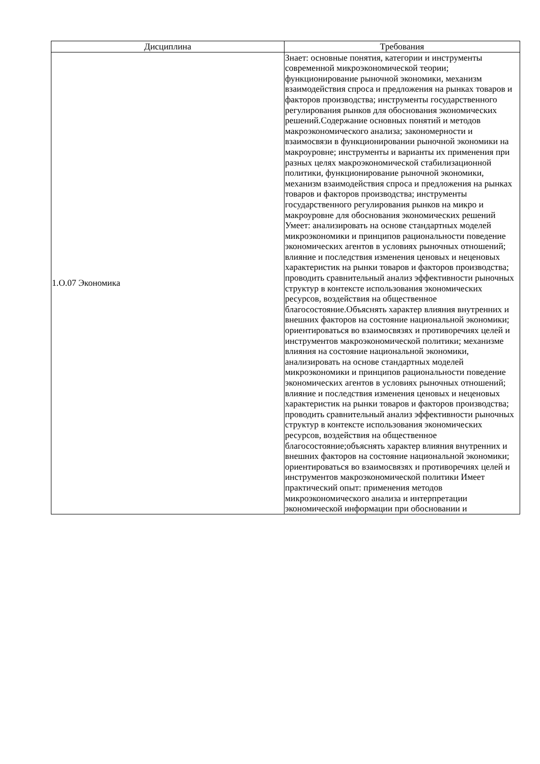| Дисциплина | Требования |
| --- | --- |
| 1.О.07 Экономика | Знает: основные понятия, категории и инструменты современной микроэкономической теории; функционирование рыночной экономики, механизм взаимодействия спроса и предложения на рынках товаров и факторов производства; инструменты государственного регулирования рынков для обоснования экономических решений.Содержание основных понятий и методов макроэкономического анализа; закономерности и взаимосвязи в функционировании рыночной экономики на макроуровне; инструменты и варианты их применения при разных целях макроэкономической стабилизационной политики, функционирование рыночной экономики, механизм взаимодействия спроса и предложения на рынках товаров и факторов производства; инструменты государственного регулирования рынков на микро и макроуровне для обоснования экономических решений Умеет: анализировать на основе стандартных моделей микроэкономики и принципов рациональности поведение экономических агентов в условиях рыночных отношений; влияние и последствия изменения ценовых и неценовых характеристик на рынки товаров и факторов производства; проводить сравнительный анализ эффективности рыночных структур в контексте использования экономических ресурсов, воздействия на общественное благосостояние.Объяснять характер влияния внутренних и внешних факторов на состояние национальной экономики; ориентироваться во взаимосвязях и противоречиях целей и инструментов макроэкономической политики; механизме влияния на состояние национальной экономики, анализировать на основе стандартных моделей микроэкономики и принципов рациональности поведение экономических агентов в условиях рыночных отношений; влияние и последствия изменения ценовых и неценовых характеристик на рынки товаров и факторов производства; проводить сравнительный анализ эффективности рыночных структур в контексте использования экономических ресурсов, воздействия на общественное благосостояние;объяснять характер влияния внутренних и внешних факторов на состояние национальной экономики; ориентироваться во взаимосвязях и противоречиях целей и инструментов макроэкономической политики Имеет практический опыт: применения методов микроэкономического анализа и интерпретации экономической информации при обосновании и |